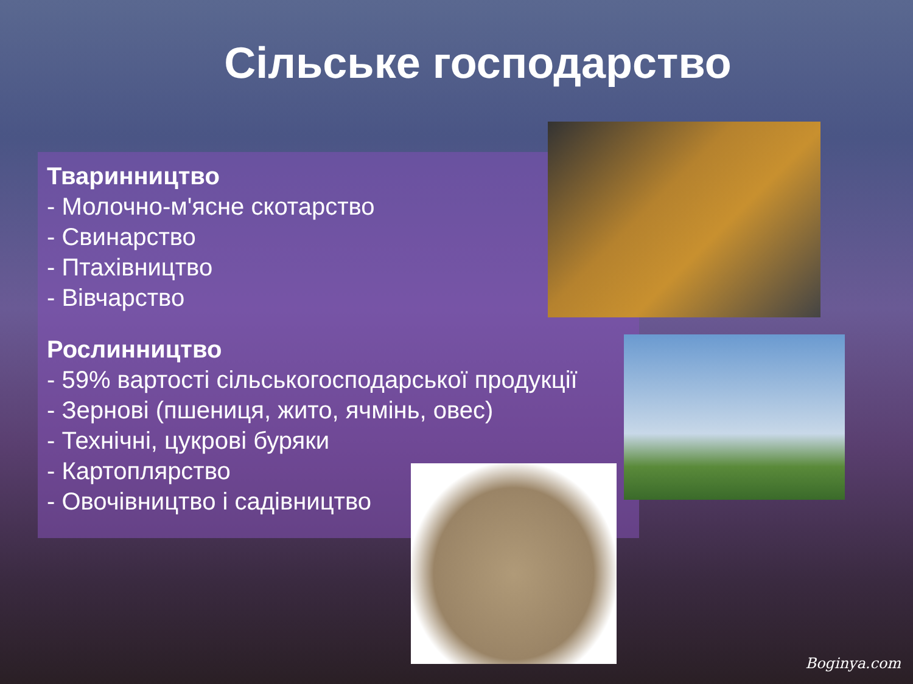Сільське господарство
Тваринництво
- Молочно-м'ясне скотарство
- Свинарство
- Птахівництво
- Вівчарство
Рослинництво
- 59% вартості сільськогосподарської продукції
- Зернові (пшениця, жито, ячмінь, овес)
- Технічні, цукрові буряки
- Картоплярство
- Овочівництво і садівництво
Boginya.com